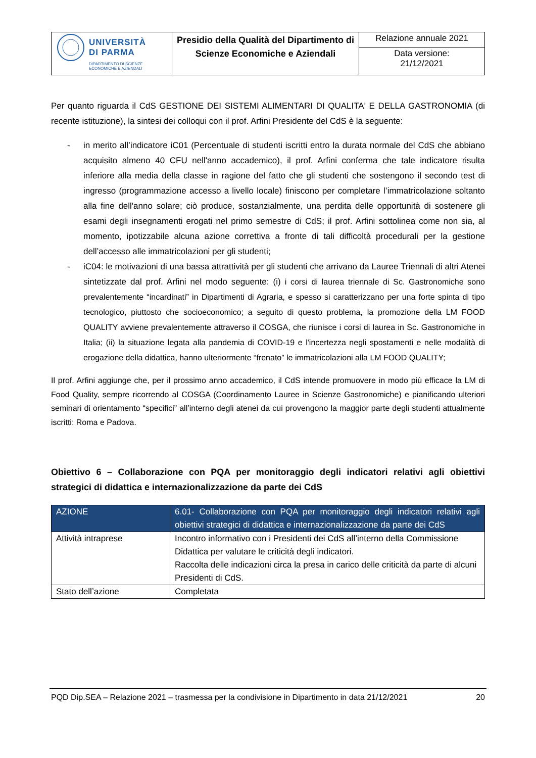| UNIVERSITÀ DI PARMA DIPARTIMENTO DI SCIENZE ECONOMICHE E AZIENDALI | Presidio della Qualità del Dipartimento di Scienze Economiche e Aziendali | Relazione annuale 2021 |
| | | Data versione: 21/12/2021 |
Per quanto riguarda il CdS GESTIONE DEI SISTEMI ALIMENTARI DI QUALITA' E DELLA GASTRONOMIA (di recente istituzione), la sintesi dei colloqui con il prof. Arfini Presidente del CdS è la seguente:
- in merito all’indicatore iC01 (Percentuale di studenti iscritti entro la durata normale del CdS che abbiano acquisito almeno 40 CFU nell'anno accademico), il prof. Arfini conferma che tale indicatore risulta inferiore alla media della classe in ragione del fatto che gli studenti che sostengono il secondo test di ingresso (programmazione accesso a livello locale) finiscono per completare l’immatricolazione soltanto alla fine dell'anno solare; ciò produce, sostanzialmente, una perdita delle opportunità di sostenere gli esami degli insegnamenti erogati nel primo semestre di CdS; il prof. Arfini sottolinea come non sia, al momento, ipotizzabile alcuna azione correttiva a fronte di tali difficoltà procedurali per la gestione dell’accesso alle immatricolazioni per gli studenti;
- iC04: le motivazioni di una bassa attrattività per gli studenti che arrivano da Lauree Triennali di altri Atenei sintetizzate dal prof. Arfini nel modo seguente: (i) i corsi di laurea triennale di Sc. Gastronomiche sono prevalentemente “incardinati” in Dipartimenti di Agraria, e spesso si caratterizzano per una forte spinta di tipo tecnologico, piuttosto che socioeconomico; a seguito di questo problema, la promozione della LM FOOD QUALITY avviene prevalentemente attraverso il COSGA, che riunisce i corsi di laurea in Sc. Gastronomiche in Italia; (ii) la situazione legata alla pandemia di COVID-19 e l'incertezza negli spostamenti e nelle modalità di erogazione della didattica, hanno ulteriormente “frenato” le immatricolazioni alla LM FOOD QUALITY;
Il prof. Arfini aggiunge che, per il prossimo anno accademico, il CdS intende promuovere in modo più efficace la LM di Food Quality, sempre ricorrendo al COSGA (Coordinamento Lauree in Scienze Gastronomiche) e pianificando ulteriori seminari di orientamento “specifici” all’interno degli atenei da cui provengono la maggior parte degli studenti attualmente iscritti: Roma e Padova.
Obiettivo 6 – Collaborazione con PQA per monitoraggio degli indicatori relativi agli obiettivi strategici di didattica e internazionalizzazione da parte dei CdS
| AZIONE | 6.01- Collaborazione con PQA per monitoraggio degli indicatori relativi agli obiettivi strategici di didattica e internazionalizzazione da parte dei CdS |
| Attività intraprese | Incontro informativo con i Presidenti dei CdS all’interno della Commissione Didattica per valutare le criticità degli indicatori. Raccolta delle indicazioni circa la presa in carico delle criticità da parte di alcuni Presidenti di CdS. |
| Stato dell’azione | Completata |
PQD Dip.SEA – Relazione 2021 – trasmessa per la condivisione in Dipartimento in data 21/12/2021 20